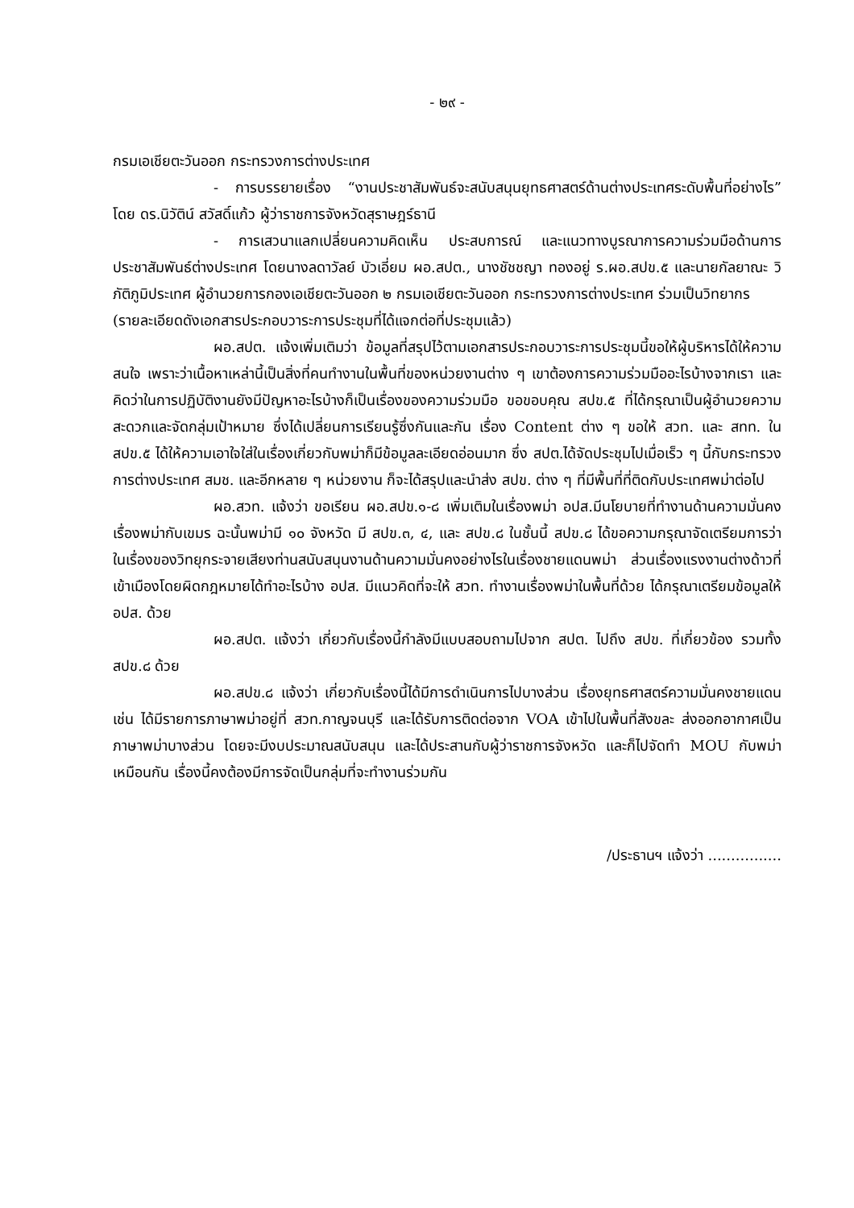- ๒๙ -
กรมเอเชียตะวันออก กระทรวงการต่างประเทศ
- การบรรยายเรื่อง “งานประชาสัมพันธ์จะสนับสนุนยุทธศาสตร์ด้านต่างประเทศระดับพื้นที่อย่างไร” โดย ดร.นิวัติน์ สวัสดิ์แก้ว ผู้ว่าราชการจังหวัดสุราษฎร์ธานี
- การเสวนาแลกเปลี่ยนความคิดเห็น ประสบการณ์ และแนวทางบูรณาการความร่วมมือด้านการประชาสัมพันธ์ต่างประเทศ โดยนางลดาวัลย์ บัวเอี่ยม ผอ.สปต., นางชัชชญา ทองอยู่ ร.ผอ.สปข.๕ และนายกัลยาณะ วิภัติภูมิประเทศ ผู้อำนวยการกองเอเชียตะวันออก ๒ กรมเอเชียตะวันออก กระทรวงการต่างประเทศ ร่วมเป็นวิทยากร
(รายละเอียดดังเอกสารประกอบวาระการประชุมที่ได้แจกต่อที่ประชุมแล้ว)
ผอ.สปต. แจ้งเพิ่มเติมว่า ข้อมูลที่สรุปไว้ตามเอกสารประกอบวาระการประชุมนี้ขอให้ผู้บริหารได้ให้ความสนใจ เพราะว่าเนื้อหาเหล่านี้เป็นสิ่งที่คนทำงานในพื้นที่ของหน่วยงานต่าง ๆ เขาต้องการความร่วมมืออะไรบ้างจากเรา และคิดว่าในการปฏิบัติงานยังมีปัญหาอะไรบ้างก็เป็นเรื่องของความร่วมมือ ขอขอบคุณ สปข.๕ ที่ได้กรุณาเป็นผู้อำนวยความสะดวกและจัดกลุ่มเป้าหมาย ซึ่งได้เปลี่ยนการเรียนรู้ซึ่งกันและกัน เรื่อง Content ต่าง ๆ ขอให้ สวท. และ สทท. ใน สปข.๕ ได้ให้ความเอาใจใส่ในเรื่องเกี่ยวกับพม่าก็มีข้อมูลละเอียดอ่อนมาก ซึ่ง สปต.ได้จัดประชุมไปเมื่อเร็ว ๆ นี้กับกระทรวงการต่างประเทศ สมช. และอีกหลาย ๆ หน่วยงาน ก็จะได้สรุปและนำส่ง สปข. ต่าง ๆ ที่มีพื้นที่ที่ติดกับประเทศพม่าต่อไป
ผอ.สวท. แจ้งว่า ขอเรียน ผอ.สปข.๑-๘ เพิ่มเติมในเรื่องพม่า อปส.มีนโยบายที่ทำงานด้านความมั่นคง เรื่องพม่ากับเขมร ฉะนั้นพม่ามี ๑๐ จังหวัด มี สปข.๓, ๔, และ สปข.๘ ในชั้นนี้ สปข.๘ ได้ขอความกรุณาจัดเตรียมการว่า ในเรื่องของวิทยุกระจายเสียงท่านสนับสนุนงานด้านความมั่นคงอย่างไรในเรื่องชายแดนพม่า ส่วนเรื่องแรงงานต่างด้าวที่เข้าเมืองโดยผิดกฎหมายได้ทำอะไรบ้าง อปส. มีแนวคิดที่จะให้ สวท. ทำงานเรื่องพม่าในพื้นที่ด้วย ได้กรุณาเตรียมข้อมูลให้ อปส. ด้วย
ผอ.สปต. แจ้งว่า เกี่ยวกับเรื่องนี้กำลังมีแบบสอบถามไปจาก สปต. ไปถึง สปข. ที่เกี่ยวข้อง รวมทั้ง สปข.๘ ด้วย
ผอ.สปข.๘ แจ้งว่า เกี่ยวกับเรื่องนี้ได้มีการดำเนินการไปบางส่วน เรื่องยุทธศาสตร์ความมั่นคงชายแดน เช่น ได้มีรายการภาษาพม่าอยู่ที่ สวท.กาญจนบุรี และได้รับการติดต่อจาก VOA เข้าไปในพื้นที่สังขละ ส่งออกอากาศเป็นภาษาพม่าบางส่วน โดยจะมีงบประมาณสนับสนุน และได้ประสานกับผู้ว่าราชการจังหวัด และก็ไปจัดทำ MOU กับพม่าเหมือนกัน เรื่องนี้คงต้องมีการจัดเป็นกลุ่มที่จะทำงานร่วมกัน
/ประธานฯ แจ้งว่า ................